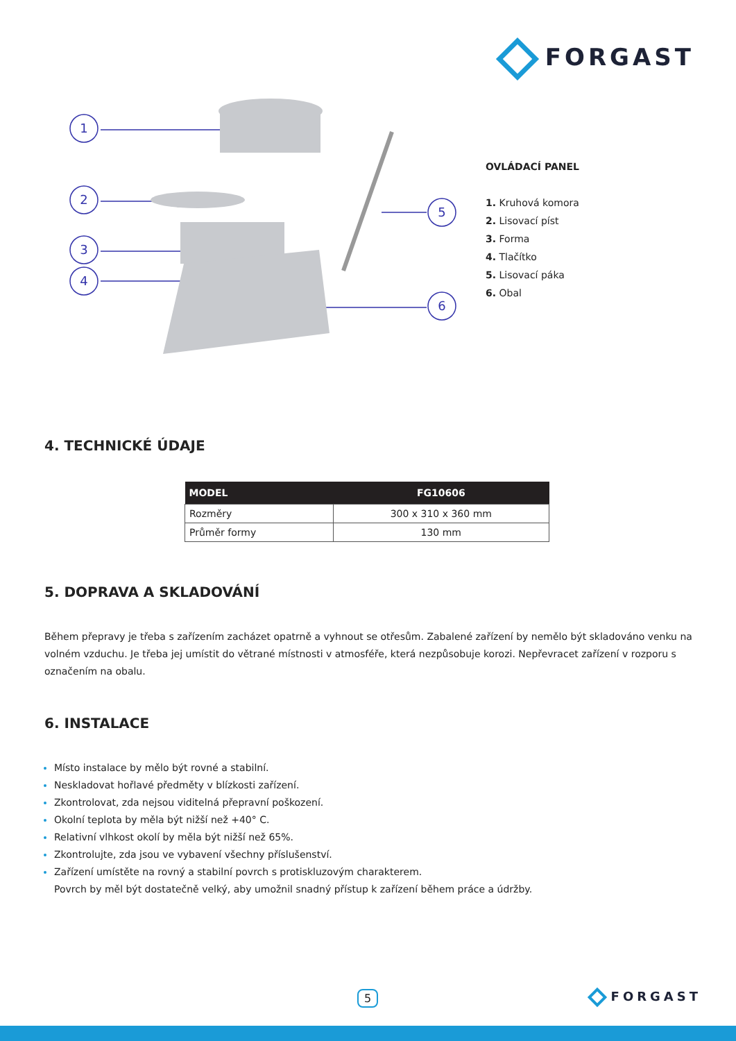FORGAST
1
2
3
4
5
6
OVLÁDACÍ PANEL
1. Kruhová komora
2. Lisovací píst
3. Forma
4. Tlačítko
5. Lisovací páka
6. Obal
4. TECHNICKÉ ÚDAJE
| MODEL | FG10606 |
| --- | --- |
| Rozměry | 300 x 310 x 360 mm |
| Průměr formy | 130 mm |
5. DOPRAVA A SKLADOVÁNÍ
Během přepravy je třeba s zařízením zacházet opatrně a vyhnout se otřesům. Zabalené zařízení by nemělo být skladováno venku na volném vzduchu. Je třeba jej umístit do větrané místnosti v atmosféře, která nezpůsobuje korozi. Nepřevracet zařízení v rozporu s označením na obalu.
6. INSTALACE
Místo instalace by mělo být rovné a stabilní.
Neskladovat hořlavé předměty v blízkosti zařízení.
Zkontrolovat, zda nejsou viditelná přepravní poškození.
Okolní teplota by měla být nižší než +40° C.
Relativní vlhkost okolí by měla být nižší než 65%.
Zkontrolujte, zda jsou ve vybavení všechny příslušenství.
Zařízení umístěte na rovný a stabilní povrch s protiskluzovým charakterem.
Povrch by měl být dostatečně velký, aby umožnil snadný přístup k zařízení během práce a údržby.
5 FORGAST